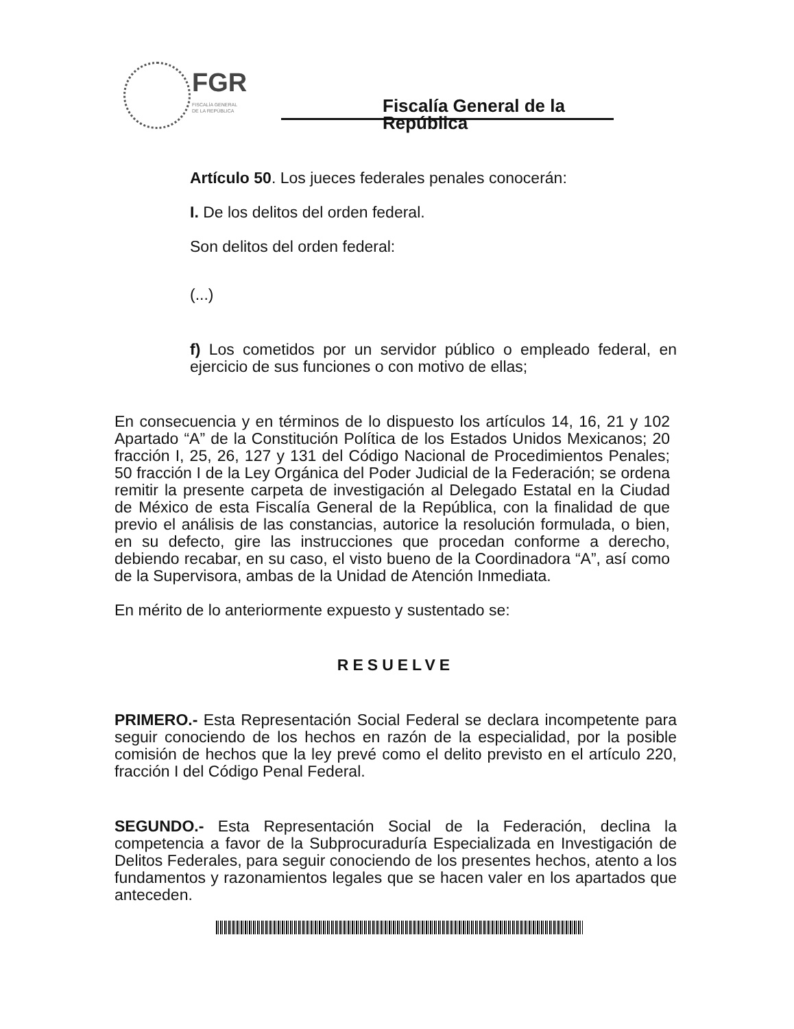FGR
FISCALÍA GENERAL
DE LA REPÚBLICA
Fiscalía General de la República
Artículo 50. Los jueces federales penales conocerán:
I. De los delitos del orden federal.
Son delitos del orden federal:
(...)
f) Los cometidos por un servidor público o empleado federal, en ejercicio de sus funciones o con motivo de ellas;
En consecuencia y en términos de lo dispuesto los artículos 14, 16, 21 y 102 Apartado “A” de la Constitución Política de los Estados Unidos Mexicanos; 20 fracción I, 25, 26, 127 y 131 del Código Nacional de Procedimientos Penales; 50 fracción I de la Ley Orgánica del Poder Judicial de la Federación; se ordena remitir la presente carpeta de investigación al Delegado Estatal en la Ciudad de México de esta Fiscalía General de la República, con la finalidad de que previo el análisis de las constancias, autorice la resolución formulada, o bien, en su defecto, gire las instrucciones que procedan conforme a derecho, debiendo recabar, en su caso, el visto bueno de la Coordinadora “A”, así como de la Supervisora, ambas de la Unidad de Atención Inmediata.
En mérito de lo anteriormente expuesto y sustentado se:
RESUELVE
PRIMERO.- Esta Representación Social Federal se declara incompetente para seguir conociendo de los hechos en razón de la especialidad, por la posible comisión de hechos que la ley prevé como el delito previsto en el artículo 220, fracción I del Código Penal Federal.
SEGUNDO.- Esta Representación Social de la Federación, declina la competencia a favor de la Subprocuraduría Especializada en Investigación de Delitos Federales, para seguir conociendo de los presentes hechos, atento a los fundamentos y razonamientos legales que se hacen valer en los apartados que anteceden.